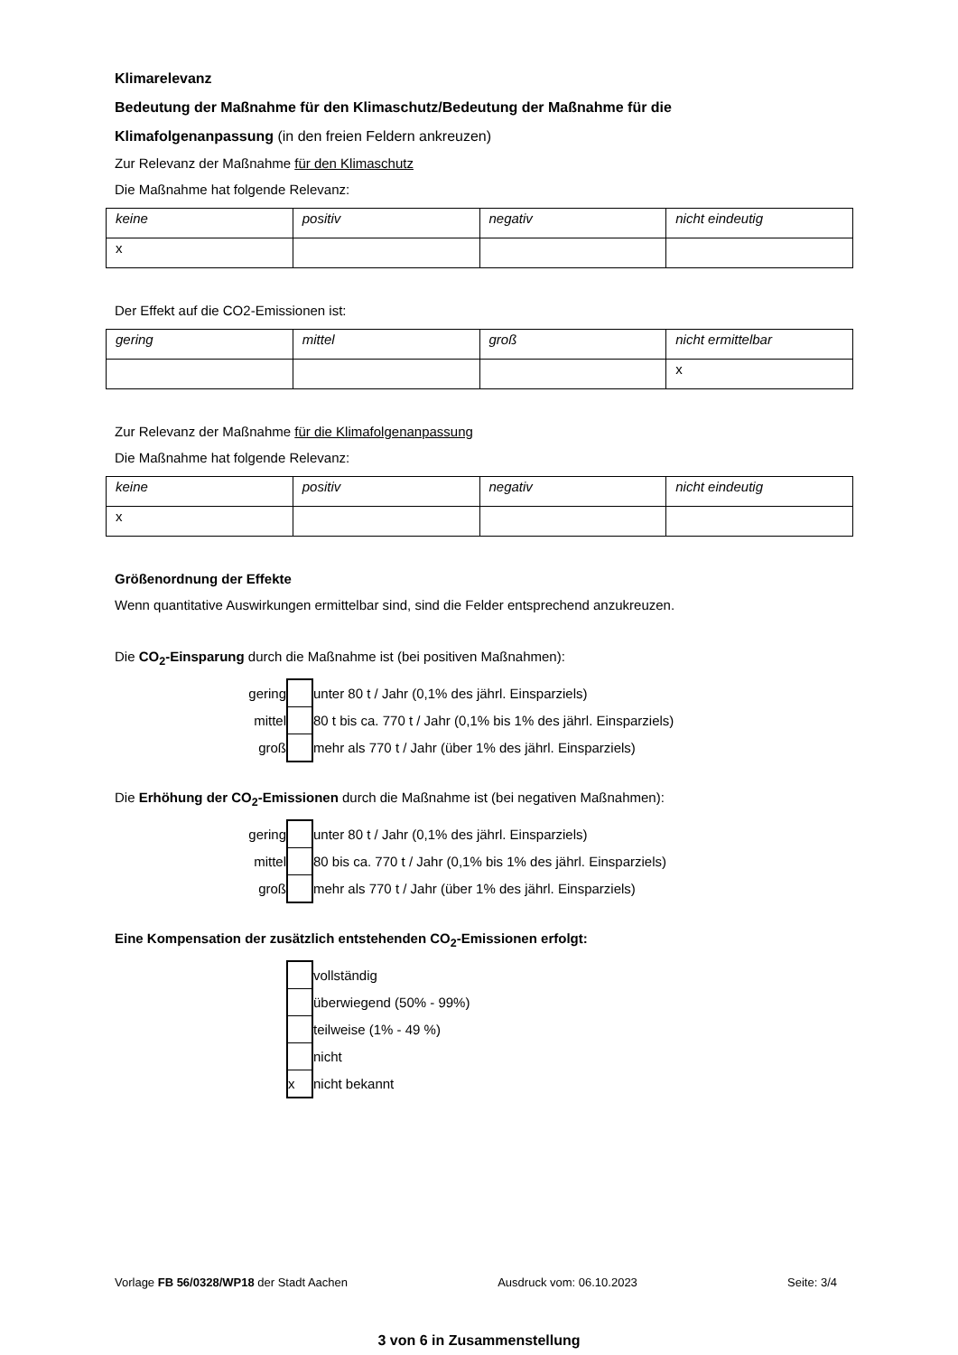Klimarelevanz
Bedeutung der Maßnahme für den Klimaschutz/Bedeutung der Maßnahme für die
Klimafolgenanpassung (in den freien Feldern ankreuzen)
Zur Relevanz der Maßnahme für den Klimaschutz
Die Maßnahme hat folgende Relevanz:
| keine | positiv | negativ | nicht eindeutig |
| x | | | |
Der Effekt auf die CO2-Emissionen ist:
| gering | mittel | groß | nicht ermittelbar |
| | | | x |
Zur Relevanz der Maßnahme für die Klimafolgenanpassung
Die Maßnahme hat folgende Relevanz:
| keine | positiv | negativ | nicht eindeutig |
| x | | | |
Größenordnung der Effekte
Wenn quantitative Auswirkungen ermittelbar sind, sind die Felder entsprechend anzukreuzen.
Die CO<sub>2</sub>-Einsparung durch die Maßnahme ist (bei positiven Maßnahmen):
| gering | | unter 80 t / Jahr (0,1% des jährl. Einsparziels) |
| mittel | | 80 t bis ca. 770 t / Jahr (0,1% bis 1% des jährl. Einsparziels) |
| groß | | mehr als 770 t / Jahr (über 1% des jährl. Einsparziels) |
Die Erhöhung der CO<sub>2</sub>-Emissionen durch die Maßnahme ist (bei negativen Maßnahmen):
| gering | | unter 80 t / Jahr (0,1% des jährl. Einsparziels) |
| mittel | | 80 bis ca. 770 t / Jahr (0,1% bis 1% des jährl. Einsparziels) |
| groß | | mehr als 770 t / Jahr (über 1% des jährl. Einsparziels) |
Eine Kompensation der zusätzlich entstehenden CO<sub>2</sub>-Emissionen erfolgt:
| | | vollständig |
| | | überwiegend (50% - 99%) |
| | | teilweise (1% - 49 %) |
| | | nicht |
| | x | nicht bekannt |
Vorlage FB 56/0328/WP18 der Stadt Aachen Ausdruck vom: 06.10.2023 Seite: 3/4
3 von 6 in Zusammenstellung